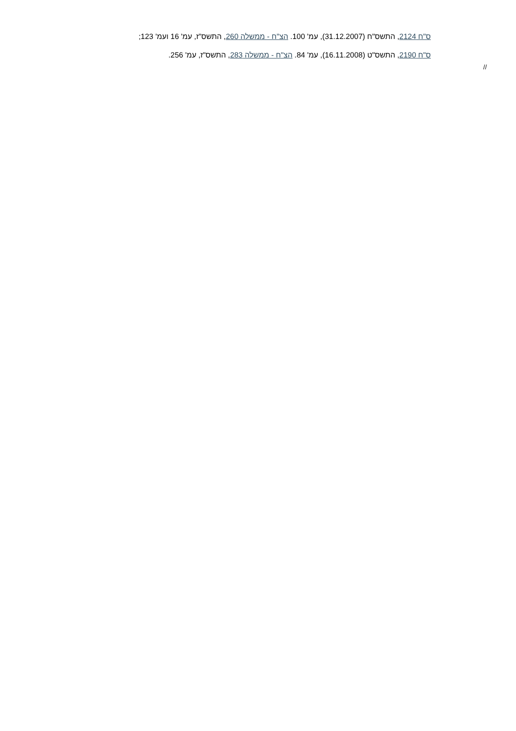ס"ח 2124, התשס"ח (31.12.2007), עמ' 100. הצ"ח - ממשלה 260, התשס"ז, עמ' 16 ועמ' 123;
ס"ח 2190, התשס"ט (16.11.2008), עמ' 84. הצ"ח - ממשלה 283, התשס"ז, עמ' 256.
//